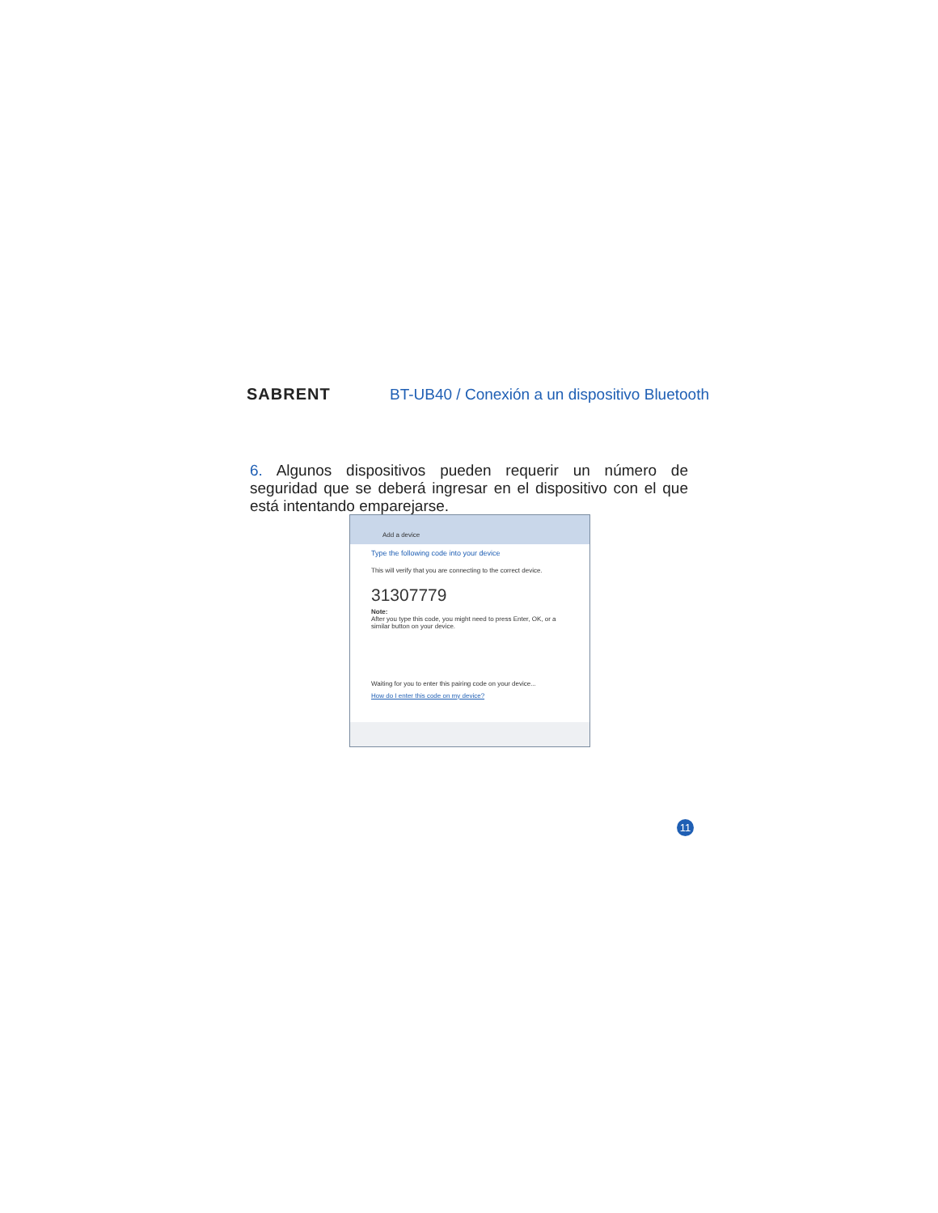SABRENT
BT-UB40 / Conexión a un dispositivo Bluetooth
6. Algunos dispositivos pueden requerir un número de seguridad que se deberá ingresar en el dispositivo con el que está intentando emparejarse.
Add a device
Type the following code into your device
This will verify that you are connecting to the correct device.
31307779
Note:
After you type this code, you might need to press Enter, OK, or a similar button on your device.
Waiting for you to enter this pairing code on your device...
How do I enter this code on my device?
11